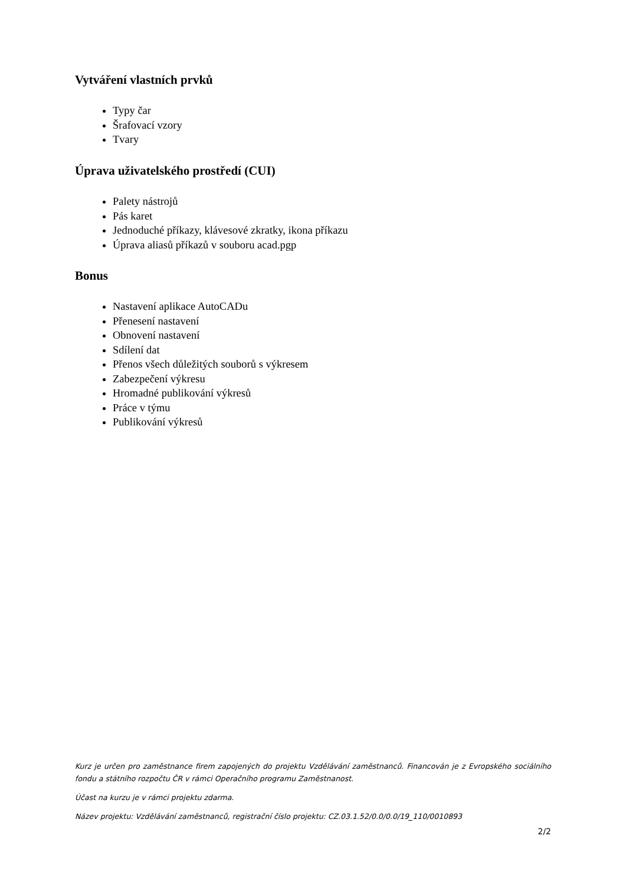Vytváření vlastních prvků
Typy čar
Šrafovací vzory
Tvary
Úprava uživatelského prostředí (CUI)
Palety nástrojů
Pás karet
Jednoduché příkazy, klávesové zkratky, ikona příkazu
Úprava aliasů příkazů v souboru acad.pgp
Bonus
Nastavení aplikace AutoCADu
Přenesení nastavení
Obnovení nastavení
Sdílení dat
Přenos všech důležitých souborů s výkresem
Zabezpečení výkresu
Hromadné publikování výkresů
Práce v týmu
Publikování výkresů
Kurz je určen pro zaměstnance firem zapojených do projektu Vzdělávání zaměstnanců. Financován je z Evropského sociálního fondu a státního rozpočtu ČR v rámci Operačního programu Zaměstnanost.
Účast na kurzu je v rámci projektu zdarma.
Název projektu: Vzdělávání zaměstnanců, registrační číslo projektu: CZ.03.1.52/0.0/0.0/19_110/0010893
2/2